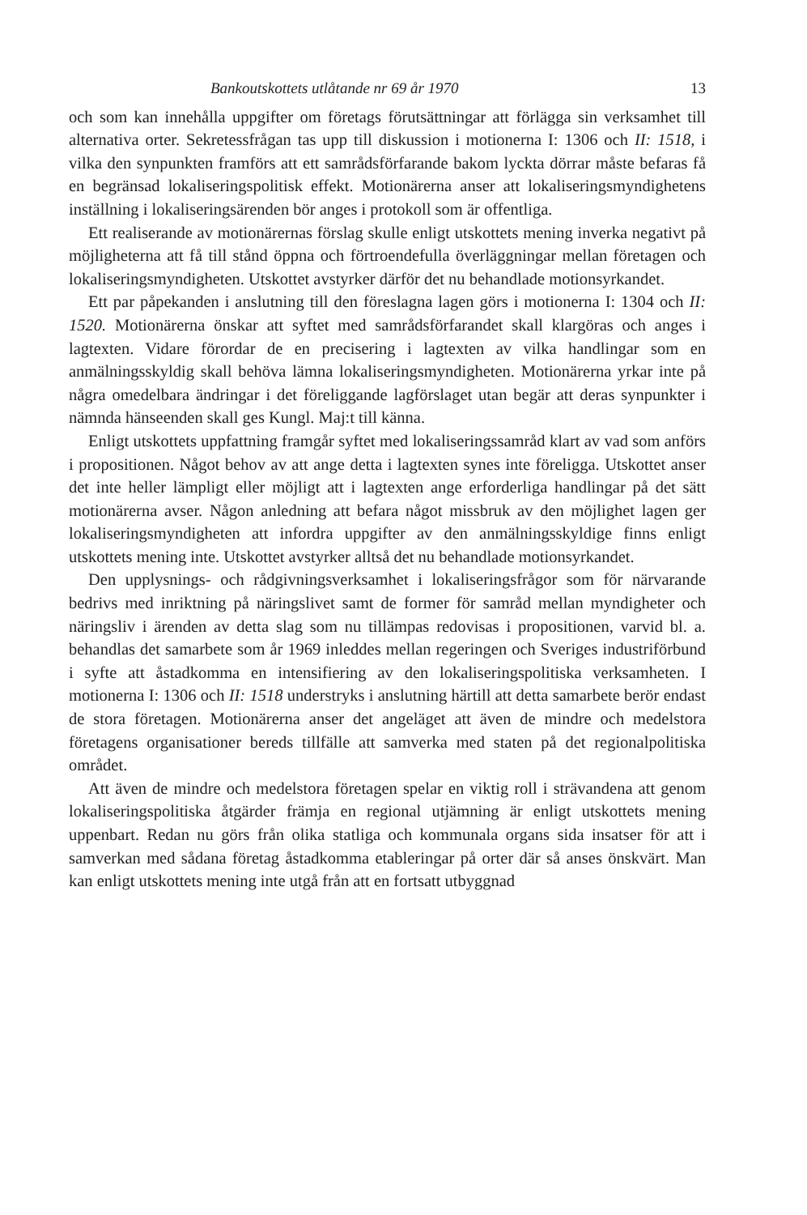Bankoutskottets utlåtande nr 69 år 1970 13
och som kan innehålla uppgifter om företags förutsättningar att förlägga sin verksamhet till alternativa orter. Sekretessfrågan tas upp till diskussion i motionerna I: 1306 och II: 1518, i vilka den synpunkten framförs att ett samrådsförfarande bakom lyckta dörrar måste befaras få en begränsad lokaliseringspolitisk effekt. Motionärerna anser att lokaliseringsmyndighetens inställning i lokaliseringsärenden bör anges i protokoll som är offentliga.
Ett realiserande av motionärernas förslag skulle enligt utskottets mening inverka negativt på möjligheterna att få till stånd öppna och förtroendefulla överläggningar mellan företagen och lokaliseringsmyndigheten. Utskottet avstyrker därför det nu behandlade motionsyrkandet.
Ett par påpekanden i anslutning till den föreslagna lagen görs i motionerna I: 1304 och II: 1520. Motionärerna önskar att syftet med samrådsförfarandet skall klargöras och anges i lagtexten. Vidare förordar de en precisering i lagtexten av vilka handlingar som en anmälningsskyldig skall behöva lämna lokaliseringsmyndigheten. Motionärerna yrkar inte på några omedelbara ändringar i det föreliggande lagförslaget utan begär att deras synpunkter i nämnda hänseenden skall ges Kungl. Maj:t till känna.
Enligt utskottets uppfattning framgår syftet med lokaliseringssamråd klart av vad som anförs i propositionen. Något behov av att ange detta i lagtexten synes inte föreligga. Utskottet anser det inte heller lämpligt eller möjligt att i lagtexten ange erforderliga handlingar på det sätt motionärerna avser. Någon anledning att befara något missbruk av den möjlighet lagen ger lokaliseringsmyndigheten att infordra uppgifter av den anmälningsskyldige finns enligt utskottets mening inte. Utskottet avstyrker alltså det nu behandlade motionsyrkandet.
Den upplysnings- och rådgivningsverksamhet i lokaliseringsfrågor som för närvarande bedrivs med inriktning på näringslivet samt de former för samråd mellan myndigheter och näringsliv i ärenden av detta slag som nu tillämpas redovisas i propositionen, varvid bl. a. behandlas det samarbete som år 1969 inleddes mellan regeringen och Sveriges industriförbund i syfte att åstadkomma en intensifiering av den lokaliseringspolitiska verksamheten. I motionerna I: 1306 och II: 1518 understryks i anslutning härtill att detta samarbete berör endast de stora företagen. Motionärerna anser det angeläget att även de mindre och medelstora företagens organisationer bereds tillfälle att samverka med staten på det regionalpolitiska området.
Att även de mindre och medelstora företagen spelar en viktig roll i strävandena att genom lokaliseringspolitiska åtgärder främja en regional utjämning är enligt utskottets mening uppenbart. Redan nu görs från olika statliga och kommunala organs sida insatser för att i samverkan med sådana företag åstadkomma etableringar på orter där så anses önskvärt. Man kan enligt utskottets mening inte utgå från att en fortsatt utbyggnad